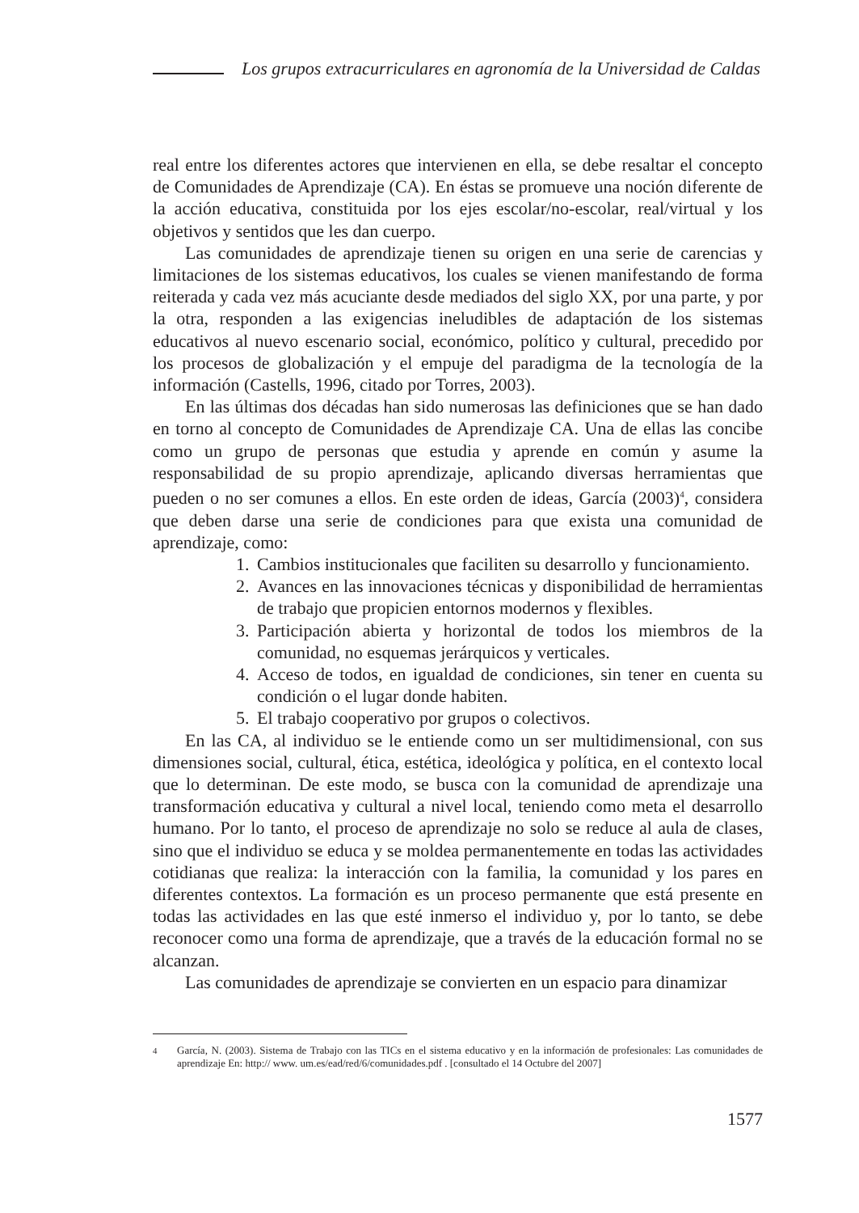Los grupos extracurriculares en agronomía de la Universidad de Caldas
real entre los diferentes actores que intervienen en ella, se debe resaltar el concepto de Comunidades de Aprendizaje (CA). En éstas se promueve una noción diferente de la acción educativa, constituida por los ejes escolar/no-escolar, real/virtual y los objetivos y sentidos que les dan cuerpo.
Las comunidades de aprendizaje tienen su origen en una serie de carencias y limitaciones de los sistemas educativos, los cuales se vienen manifestando de forma reiterada y cada vez más acuciante desde mediados del siglo XX, por una parte, y por la otra, responden a las exigencias ineludibles de adaptación de los sistemas educativos al nuevo escenario social, económico, político y cultural, precedido por los procesos de globalización y el empuje del paradigma de la tecnología de la información (Castells, 1996, citado por Torres, 2003).
En las últimas dos décadas han sido numerosas las definiciones que se han dado en torno al concepto de Comunidades de Aprendizaje CA. Una de ellas las concibe como un grupo de personas que estudia y aprende en común y asume la responsabilidad de su propio aprendizaje, aplicando diversas herramientas que pueden o no ser comunes a ellos. En este orden de ideas, García (2003)<sup>4</sup>, considera que deben darse una serie de condiciones para que exista una comunidad de aprendizaje, como:
1. Cambios institucionales que faciliten su desarrollo y funcionamiento.
2. Avances en las innovaciones técnicas y disponibilidad de herramientas de trabajo que propicien entornos modernos y flexibles.
3. Participación abierta y horizontal de todos los miembros de la comunidad, no esquemas jerárquicos y verticales.
4. Acceso de todos, en igualdad de condiciones, sin tener en cuenta su condición o el lugar donde habiten.
5. El trabajo cooperativo por grupos o colectivos.
En las CA, al individuo se le entiende como un ser multidimensional, con sus dimensiones social, cultural, ética, estética, ideológica y política, en el contexto local que lo determinan. De este modo, se busca con la comunidad de aprendizaje una transformación educativa y cultural a nivel local, teniendo como meta el desarrollo humano. Por lo tanto, el proceso de aprendizaje no solo se reduce al aula de clases, sino que el individuo se educa y se moldea permanentemente en todas las actividades cotidianas que realiza: la interacción con la familia, la comunidad y los pares en diferentes contextos. La formación es un proceso permanente que está presente en todas las actividades en las que esté inmerso el individuo y, por lo tanto, se debe reconocer como una forma de aprendizaje, que a través de la educación formal no se alcanzan.
Las comunidades de aprendizaje se convierten en un espacio para dinamizar
<sup>4</sup> García, N. (2003). Sistema de Trabajo con las TICs en el sistema educativo y en la información de profesionales: Las comunidades de aprendizaje En: http:// www. um.es/ead/red/6/comunidades.pdf . [consultado el 14 Octubre del 2007]
1577